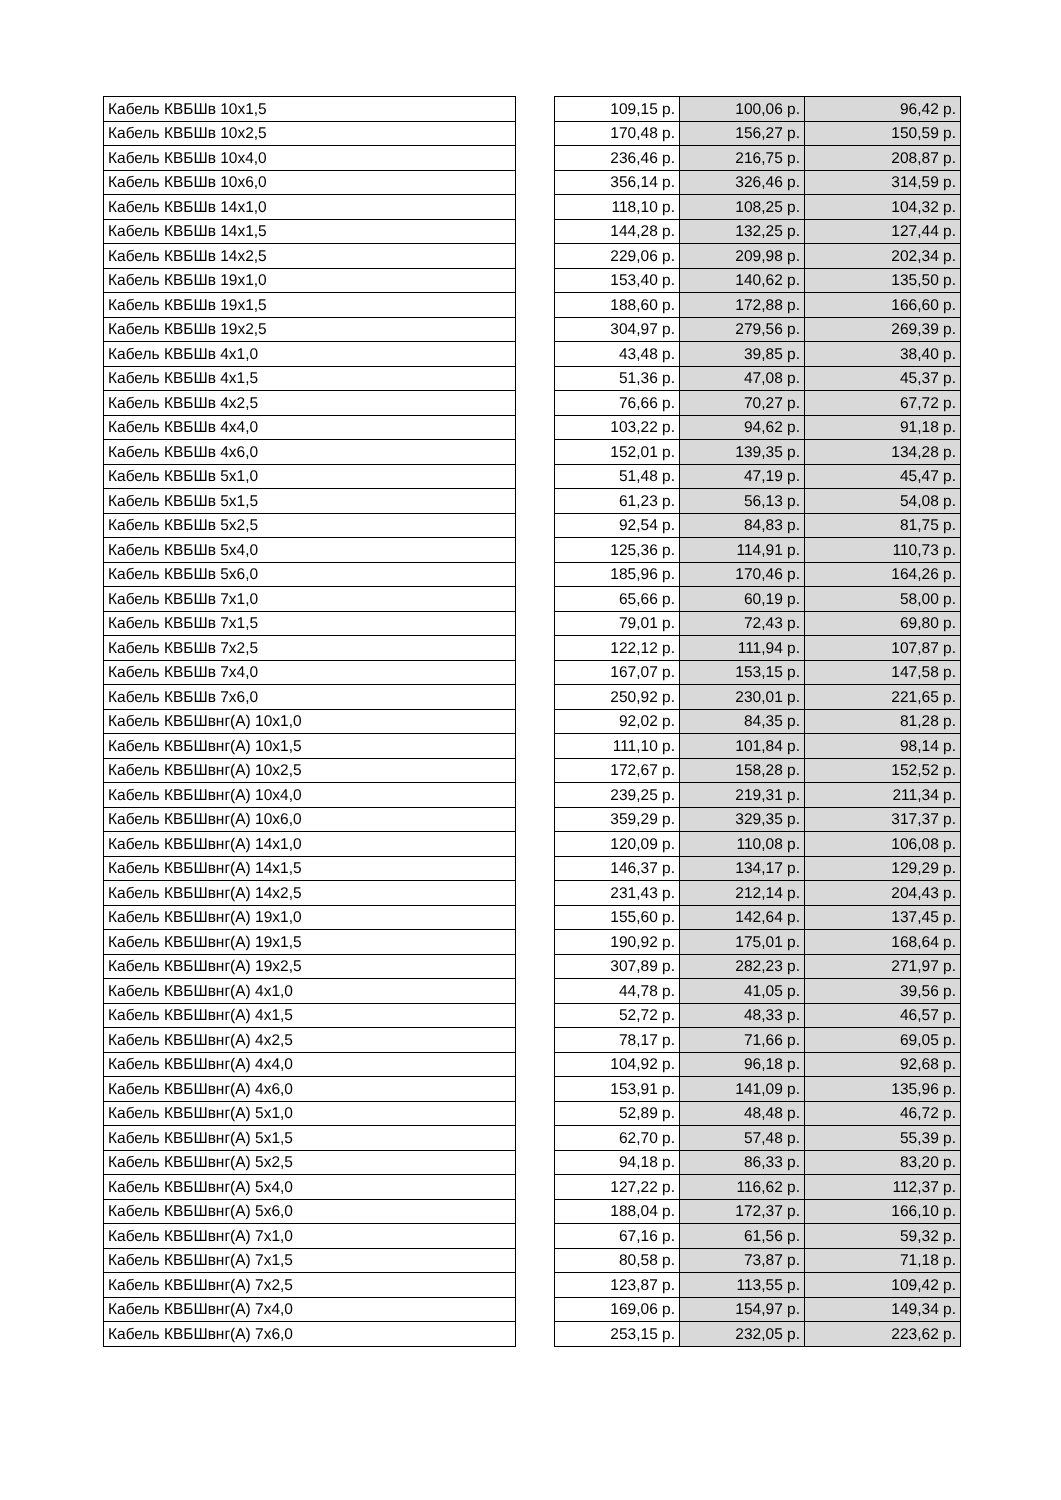| Кабель КВБШв 10x1,5 | | 109,15 р. | 100,06 р. | 96,42 р. |
| Кабель КВБШв 10x2,5 | | 170,48 р. | 156,27 р. | 150,59 р. |
| Кабель КВБШв 10x4,0 | | 236,46 р. | 216,75 р. | 208,87 р. |
| Кабель КВБШв 10x6,0 | | 356,14 р. | 326,46 р. | 314,59 р. |
| Кабель КВБШв 14x1,0 | | 118,10 р. | 108,25 р. | 104,32 р. |
| Кабель КВБШв 14x1,5 | | 144,28 р. | 132,25 р. | 127,44 р. |
| Кабель КВБШв 14x2,5 | | 229,06 р. | 209,98 р. | 202,34 р. |
| Кабель КВБШв 19x1,0 | | 153,40 р. | 140,62 р. | 135,50 р. |
| Кабель КВБШв 19x1,5 | | 188,60 р. | 172,88 р. | 166,60 р. |
| Кабель КВБШв 19x2,5 | | 304,97 р. | 279,56 р. | 269,39 р. |
| Кабель КВБШв 4x1,0 | | 43,48 р. | 39,85 р. | 38,40 р. |
| Кабель КВБШв 4x1,5 | | 51,36 р. | 47,08 р. | 45,37 р. |
| Кабель КВБШв 4x2,5 | | 76,66 р. | 70,27 р. | 67,72 р. |
| Кабель КВБШв 4x4,0 | | 103,22 р. | 94,62 р. | 91,18 р. |
| Кабель КВБШв 4x6,0 | | 152,01 р. | 139,35 р. | 134,28 р. |
| Кабель КВБШв 5x1,0 | | 51,48 р. | 47,19 р. | 45,47 р. |
| Кабель КВБШв 5x1,5 | | 61,23 р. | 56,13 р. | 54,08 р. |
| Кабель КВБШв 5x2,5 | | 92,54 р. | 84,83 р. | 81,75 р. |
| Кабель КВБШв 5x4,0 | | 125,36 р. | 114,91 р. | 110,73 р. |
| Кабель КВБШв 5x6,0 | | 185,96 р. | 170,46 р. | 164,26 р. |
| Кабель КВБШв 7x1,0 | | 65,66 р. | 60,19 р. | 58,00 р. |
| Кабель КВБШв 7x1,5 | | 79,01 р. | 72,43 р. | 69,80 р. |
| Кабель КВБШв 7x2,5 | | 122,12 р. | 111,94 р. | 107,87 р. |
| Кабель КВБШв 7x4,0 | | 167,07 р. | 153,15 р. | 147,58 р. |
| Кабель КВБШв 7x6,0 | | 250,92 р. | 230,01 р. | 221,65 р. |
| Кабель КВБШвнг(А) 10x1,0 | | 92,02 р. | 84,35 р. | 81,28 р. |
| Кабель КВБШвнг(А) 10x1,5 | | 111,10 р. | 101,84 р. | 98,14 р. |
| Кабель КВБШвнг(А) 10x2,5 | | 172,67 р. | 158,28 р. | 152,52 р. |
| Кабель КВБШвнг(А) 10x4,0 | | 239,25 р. | 219,31 р. | 211,34 р. |
| Кабель КВБШвнг(А) 10x6,0 | | 359,29 р. | 329,35 р. | 317,37 р. |
| Кабель КВБШвнг(А) 14x1,0 | | 120,09 р. | 110,08 р. | 106,08 р. |
| Кабель КВБШвнг(А) 14x1,5 | | 146,37 р. | 134,17 р. | 129,29 р. |
| Кабель КВБШвнг(А) 14x2,5 | | 231,43 р. | 212,14 р. | 204,43 р. |
| Кабель КВБШвнг(А) 19x1,0 | | 155,60 р. | 142,64 р. | 137,45 р. |
| Кабель КВБШвнг(А) 19x1,5 | | 190,92 р. | 175,01 р. | 168,64 р. |
| Кабель КВБШвнг(А) 19x2,5 | | 307,89 р. | 282,23 р. | 271,97 р. |
| Кабель КВБШвнг(А) 4x1,0 | | 44,78 р. | 41,05 р. | 39,56 р. |
| Кабель КВБШвнг(А) 4x1,5 | | 52,72 р. | 48,33 р. | 46,57 р. |
| Кабель КВБШвнг(А) 4x2,5 | | 78,17 р. | 71,66 р. | 69,05 р. |
| Кабель КВБШвнг(А) 4x4,0 | | 104,92 р. | 96,18 р. | 92,68 р. |
| Кабель КВБШвнг(А) 4x6,0 | | 153,91 р. | 141,09 р. | 135,96 р. |
| Кабель КВБШвнг(А) 5x1,0 | | 52,89 р. | 48,48 р. | 46,72 р. |
| Кабель КВБШвнг(А) 5x1,5 | | 62,70 р. | 57,48 р. | 55,39 р. |
| Кабель КВБШвнг(А) 5x2,5 | | 94,18 р. | 86,33 р. | 83,20 р. |
| Кабель КВБШвнг(А) 5x4,0 | | 127,22 р. | 116,62 р. | 112,37 р. |
| Кабель КВБШвнг(А) 5x6,0 | | 188,04 р. | 172,37 р. | 166,10 р. |
| Кабель КВБШвнг(А) 7x1,0 | | 67,16 р. | 61,56 р. | 59,32 р. |
| Кабель КВБШвнг(А) 7x1,5 | | 80,58 р. | 73,87 р. | 71,18 р. |
| Кабель КВБШвнг(А) 7x2,5 | | 123,87 р. | 113,55 р. | 109,42 р. |
| Кабель КВБШвнг(А) 7x4,0 | | 169,06 р. | 154,97 р. | 149,34 р. |
| Кабель КВБШвнг(А) 7x6,0 | | 253,15 р. | 232,05 р. | 223,62 р. |